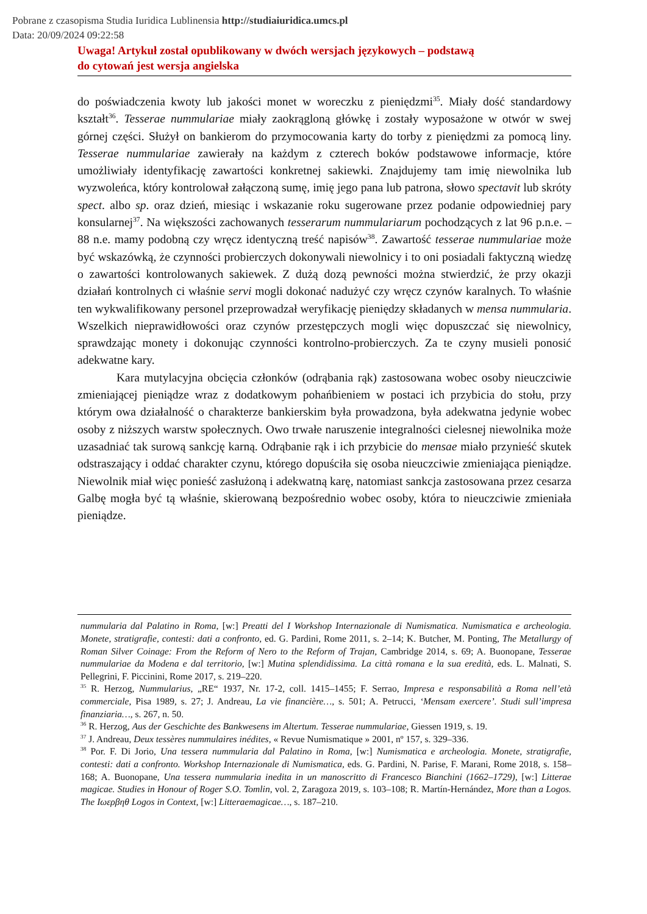Pobrane z czasopisma Studia Iuridica Lublinensia http://studiaiuridica.umcs.pl
Data: 20/09/2024 09:22:58
Uwaga! Artykuł został opublikowany w dwóch wersjach językowych – podstawą
do cytowań jest wersja angielska
do poświadczenia kwoty lub jakości monet w woreczku z pieniędzmi<sup>35</sup>. Miały dość standardowy kształt<sup>36</sup>. Tesserae nummulariae miały zaokrągloną główkę i zostały wyposażone w otwór w swej górnej części. Służył on bankierom do przymocowania karty do torby z pieniędzmi za pomocą liny. Tesserae nummulariae zawierały na każdym z czterech boków podstawowe informacje, które umożliwiały identyfikację zawartości konkretnej sakiewki. Znajdujemy tam imię niewolnika lub wyzwoleńca, który kontrolował załączoną sumę, imię jego pana lub patrona, słowo spectavit lub skróty spect. albo sp. oraz dzień, miesiąc i wskazanie roku sugerowane przez podanie odpowiedniej pary konsularnej<sup>37</sup>. Na większości zachowanych tesserarum nummulariarum pochodzących z lat 96 p.n.e. – 88 n.e. mamy podobną czy wręcz identyczną treść napisów<sup>38</sup>. Zawartość tesserae nummulariae może być wskazówką, że czynności probierczych dokonywali niewolnicy i to oni posiadali faktyczną wiedzę o zawartości kontrolowanych sakiewek. Z dużą dozą pewności można stwierdzić, że przy okazji działań kontrolnych ci właśnie servi mogli dokonać nadużyć czy wręcz czynów karalnych. To właśnie ten wykwalifikowany personel przeprowadzał weryfikację pieniędzy składanych w mensa nummularia. Wszelkich nieprawidłowości oraz czynów przestępczych mogli więc dopuszczać się niewolnicy, sprawdzając monety i dokonując czynności kontrolno-probierczych. Za te czyny musieli ponosić adekwatne kary.
Kara mutylacyjna obcięcia członków (odrąbania rąk) zastosowana wobec osoby nieuczciwie zmieniającej pieniądze wraz z dodatkowym pohańbieniem w postaci ich przybicia do stołu, przy którym owa działalność o charakterze bankierskim była prowadzona, była adekwatna jedynie wobec osoby z niższych warstw społecznych. Owo trwałe naruszenie integralności cielesnej niewolnika może uzasadniać tak surową sankcję karną. Odrąbanie rąk i ich przybicie do mensae miało przynieść skutek odstraszający i oddać charakter czynu, którego dopuściła się osoba nieuczciwie zmieniająca pieniądze. Niewolnik miał więc ponieść zasłużoną i adekwatną karę, natomiast sankcja zastosowana przez cesarza Galbę mogła być tą właśnie, skierowaną bezpośrednio wobec osoby, która to nieuczciwie zmieniała pieniądze.
nummularia dal Palatino in Roma, [w:] Preatti del I Workshop Internazionale di Numismatica. Numismatica e archeologia. Monete, stratigrafie, contesti: dati a confronto, ed. G. Pardini, Rome 2011, s. 2–14; K. Butcher, M. Ponting, The Metallurgy of Roman Silver Coinage: From the Reform of Nero to the Reform of Trajan, Cambridge 2014, s. 69; A. Buonopane, Tesserae nummulariae da Modena e dal territorio, [w:] Mutina splendidissima. La città romana e la sua eredità, eds. L. Malnati, S. Pellegrini, F. Piccinini, Rome 2017, s. 219–220.
<sup>35</sup> R. Herzog, Nummularius, „RE“ 1937, Nr. 17-2, coll. 1415–1455; F. Serrao, Impresa e responsabilità a Roma nell’età commerciale, Pisa 1989, s. 27; J. Andreau, La vie financière…, s. 501; A. Petrucci, ‘Mensam exercere’. Studi sull’impresa finanziaria…, s. 267, n. 50.
<sup>36</sup> R. Herzog, Aus der Geschichte des Bankwesens im Altertum. Tesserae nummulariae, Giessen 1919, s. 19.
<sup>37</sup> J. Andreau, Deux tessères nummulaires inédites, « Revue Numismatique » 2001, nº 157, s. 329–336.
<sup>38</sup> Por. F. Di Jorio, Una tessera nummularia dal Palatino in Roma, [w:] Numismatica e archeologia. Monete, stratigrafie, contesti: dati a confronto. Workshop Internazionale di Numismatica, eds. G. Pardini, N. Parise, F. Marani, Rome 2018, s. 158–168; A. Buonopane, Una tessera nummularia inedita in un manoscritto di Francesco Bianchini (1662–1729), [w:] Litterae magicae. Studies in Honour of Roger S.O. Tomlin, vol. 2, Zaragoza 2019, s. 103–108; R. Martín-Hernández, More than a Logos. The Ιωερβηθ Logos in Context, [w:] Litteraemagicae…, s. 187–210.